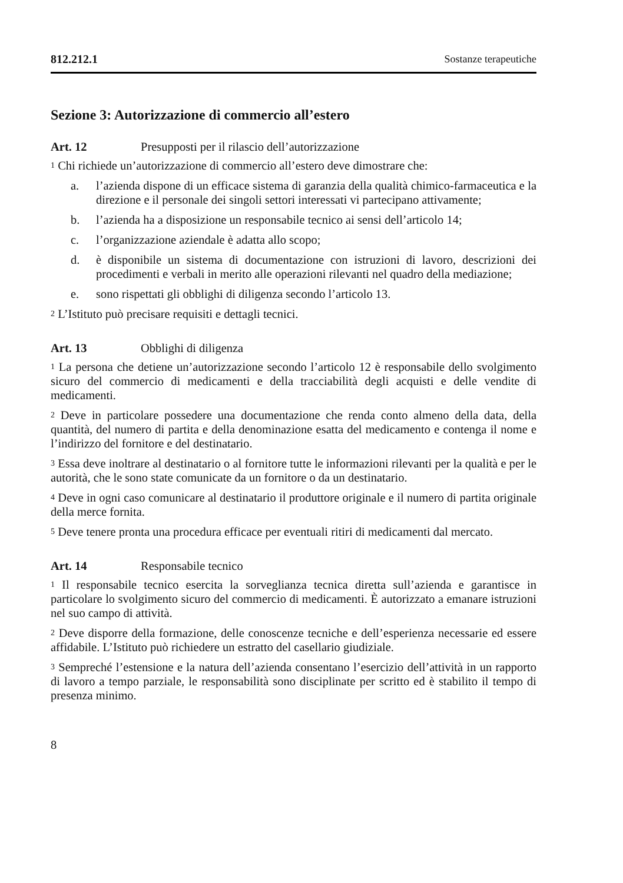812.212.1 Sostanze terapeutiche
Sezione 3: Autorizzazione di commercio all’estero
Art. 12 Presupposti per il rilascio dell’autorizzazione
<sup>1</sup> Chi richiede un’autorizzazione di commercio all’estero deve dimostrare che:
a. l’azienda dispone di un efficace sistema di garanzia della qualità chimico-farmaceutica e la direzione e il personale dei singoli settori interessati vi partecipano attivamente;
b. l’azienda ha a disposizione un responsabile tecnico ai sensi dell’articolo 14;
c. l’organizzazione aziendale è adatta allo scopo;
d. è disponibile un sistema di documentazione con istruzioni di lavoro, descrizioni dei procedimenti e verbali in merito alle operazioni rilevanti nel quadro della mediazione;
e. sono rispettati gli obblighi di diligenza secondo l’articolo 13.
<sup>2</sup> L’Istituto può precisare requisiti e dettagli tecnici.
Art. 13 Obblighi di diligenza
<sup>1</sup> La persona che detiene un’autorizzazione secondo l’articolo 12 è responsabile dello svolgimento sicuro del commercio di medicamenti e della tracciabilità degli acquisti e delle vendite di medicamenti.
<sup>2</sup> Deve in particolare possedere una documentazione che renda conto almeno della data, della quantità, del numero di partita e della denominazione esatta del medicamento e contenga il nome e l’indirizzo del fornitore e del destinatario.
<sup>3</sup> Essa deve inoltrare al destinatario o al fornitore tutte le informazioni rilevanti per la qualità e per le autorità, che le sono state comunicate da un fornitore o da un destinatario.
<sup>4</sup> Deve in ogni caso comunicare al destinatario il produttore originale e il numero di partita originale della merce fornita.
<sup>5</sup> Deve tenere pronta una procedura efficace per eventuali ritiri di medicamenti dal mercato.
Art. 14 Responsabile tecnico
<sup>1</sup> Il responsabile tecnico esercita la sorveglianza tecnica diretta sull’azienda e garantisce in particolare lo svolgimento sicuro del commercio di medicamenti. È autorizzato a emanare istruzioni nel suo campo di attività.
<sup>2</sup> Deve disporre della formazione, delle conoscenze tecniche e dell’esperienza necessarie ed essere affidabile. L’Istituto può richiedere un estratto del casellario giudiziale.
<sup>3</sup> Sempreché l’estensione e la natura dell’azienda consentano l’esercizio dell’attività in un rapporto di lavoro a tempo parziale, le responsabilità sono disciplinate per scritto ed è stabilito il tempo di presenza minimo.
8